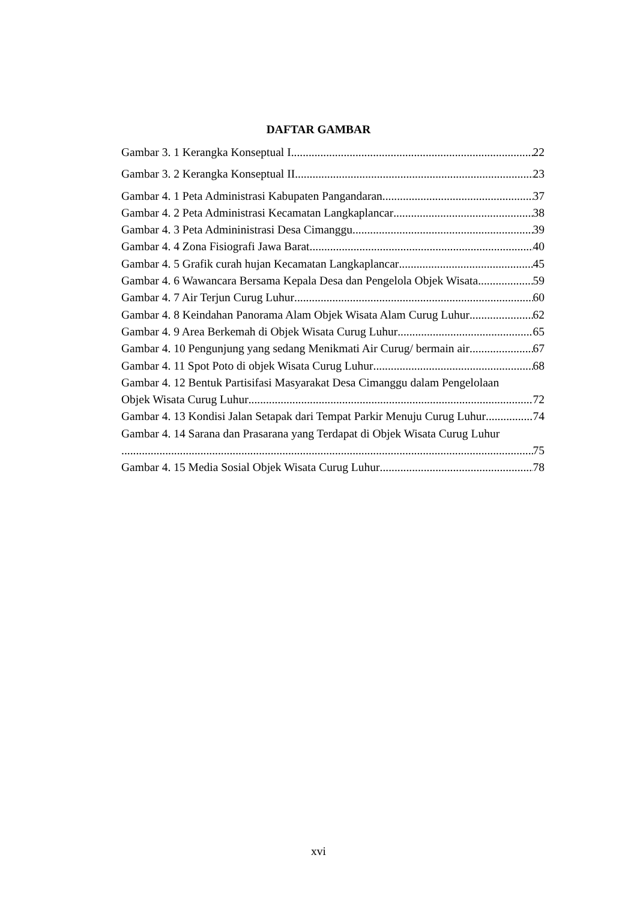DAFTAR GAMBAR
Gambar 3. 1 Kerangka Konseptual I 22
Gambar 3. 2 Kerangka Konseptual II 23
Gambar 4. 1 Peta Administrasi Kabupaten Pangandaran 37
Gambar 4. 2 Peta Administrasi Kecamatan Langkaplancar 38
Gambar 4. 3 Peta Admininistrasi Desa Cimanggu 39
Gambar 4. 4 Zona Fisiografi Jawa Barat 40
Gambar 4. 5 Grafik curah hujan Kecamatan Langkaplancar 45
Gambar 4. 6 Wawancara Bersama Kepala Desa dan Pengelola Objek Wisata 59
Gambar 4. 7 Air Terjun Curug Luhur 60
Gambar 4. 8 Keindahan Panorama Alam Objek Wisata Alam Curug Luhur 62
Gambar 4. 9 Area Berkemah di Objek Wisata Curug Luhur 65
Gambar 4. 10 Pengunjung yang sedang Menikmati Air Curug/ bermain air 67
Gambar 4. 11 Spot Poto di objek Wisata Curug Luhur 68
Gambar 4. 12 Bentuk Partisifasi Masyarakat Desa Cimanggu dalam Pengelolaan
Objek Wisata Curug Luhur 72
Gambar 4. 13 Kondisi Jalan Setapak dari Tempat Parkir Menuju Curug Luhur 74
Gambar 4. 14 Sarana dan Prasarana yang Terdapat di Objek Wisata Curug Luhur
75
Gambar 4. 15 Media Sosial Objek Wisata Curug Luhur 78
xvi